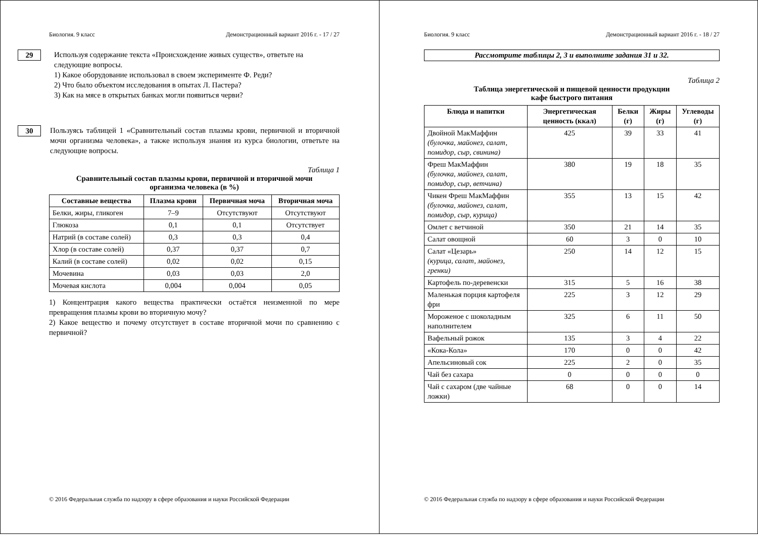Биология. 9 класс Демонстрационный вариант 2016 г. - 17 / 27
29
Используя содержание текста «Происхождение живых существ», ответьте на следующие вопросы.
1) Какое оборудование использовал в своем эксперименте Ф. Реди?
2) Что было объектом исследования в опытах Л. Пастера?
3) Как на мясе в открытых банках могли появиться черви?
30
Пользуясь таблицей 1 «Сравнительный состав плазмы крови, первичной и вторичной мочи организма человека», а также используя знания из курса биологии, ответьте на следующие вопросы.
Таблица 1
Сравнительный состав плазмы крови, первичной и вторичной мочи
организма человека (в %)
| Составные вещества | Плазма крови | Первичная моча | Вторичная моча |
| --- | --- | --- | --- |
| Белки, жиры, гликоген | 7–9 | Отсутствуют | Отсутствуют |
| Глюкоза | 0,1 | 0,1 | Отсутствует |
| Натрий (в составе солей) | 0,3 | 0,3 | 0,4 |
| Хлор (в составе солей) | 0,37 | 0,37 | 0,7 |
| Калий (в составе солей) | 0,02 | 0,02 | 0,15 |
| Мочевина | 0,03 | 0,03 | 2,0 |
| Мочевая кислота | 0,004 | 0,004 | 0,05 |
1) Концентрация какого вещества практически остаётся неизменной по мере превращения плазмы крови во вторичную мочу?
2) Какое вещество и почему отсутствует в составе вторичной мочи по сравнению с первичной?
© 2016 Федеральная служба по надзору в сфере образования и науки Российской Федерации
Биология. 9 класс Демонстрационный вариант 2016 г. - 18 / 27
Рассмотрите таблицы 2, 3 и выполните задания 31 и 32.
Таблица 2
Таблица энергетической и пищевой ценности продукции
кафе быстрого питания
| Блюда и напитки | Энергетическая ценность (ккал) | Белки (г) | Жиры (г) | Углеводы (г) |
| --- | --- | --- | --- | --- |
| Двойной МакМаффин (булочка, майонез, салат, помидор, сыр, свинина) | 425 | 39 | 33 | 41 |
| Фреш МакМаффин (булочка, майонез, салат, помидор, сыр, ветчина) | 380 | 19 | 18 | 35 |
| Чикен Фреш МакМаффин (булочка, майонез, салат, помидор, сыр, курица) | 355 | 13 | 15 | 42 |
| Омлет с ветчиной | 350 | 21 | 14 | 35 |
| Салат овощной | 60 | 3 | 0 | 10 |
| Салат «Цезарь» (курица, салат, майонез, гренки) | 250 | 14 | 12 | 15 |
| Картофель по-деревенски | 315 | 5 | 16 | 38 |
| Маленькая порция картофеля фри | 225 | 3 | 12 | 29 |
| Мороженое с шоколадным наполнителем | 325 | 6 | 11 | 50 |
| Вафельный рожок | 135 | 3 | 4 | 22 |
| «Кока-Кола» | 170 | 0 | 0 | 42 |
| Апельсиновый сок | 225 | 2 | 0 | 35 |
| Чай без сахара | 0 | 0 | 0 | 0 |
| Чай с сахаром (две чайные ложки) | 68 | 0 | 0 | 14 |
© 2016 Федеральная служба по надзору в сфере образования и науки Российской Федерации